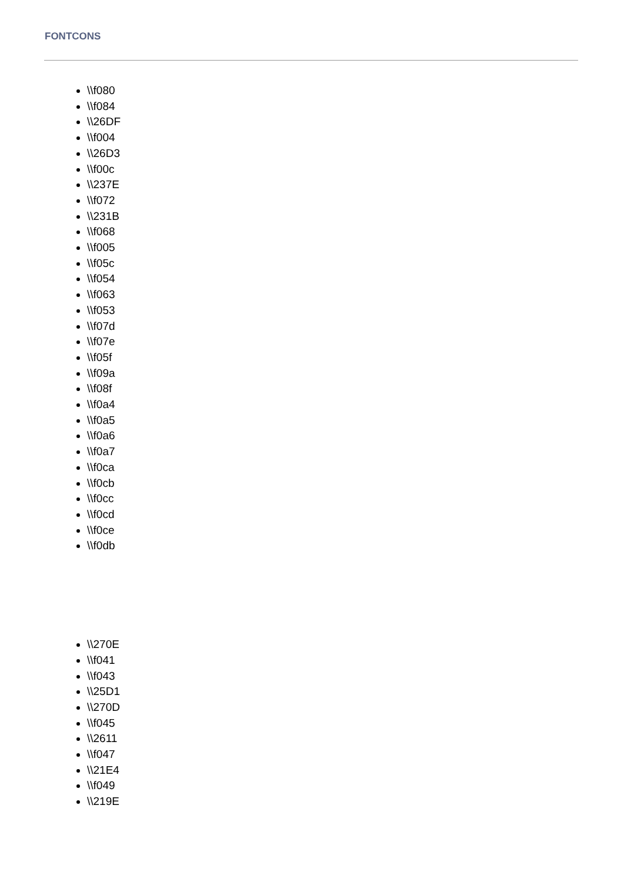FONTCONS
\\f080
\\f084
\\26DF
\\f004
\\26D3
\\f00c
\\237E
\\f072
\\231B
\\f068
\\f005
\\f05c
\\f054
\\f063
\\f053
\\f07d
\\f07e
\\f05f
\\f09a
\\f08f
\\f0a4
\\f0a5
\\f0a6
\\f0a7
\\f0ca
\\f0cb
\\f0cc
\\f0cd
\\f0ce
\\f0db
\\270E
\\f041
\\f043
\\25D1
\\270D
\\f045
\\2611
\\f047
\\21E4
\\f049
\\219E